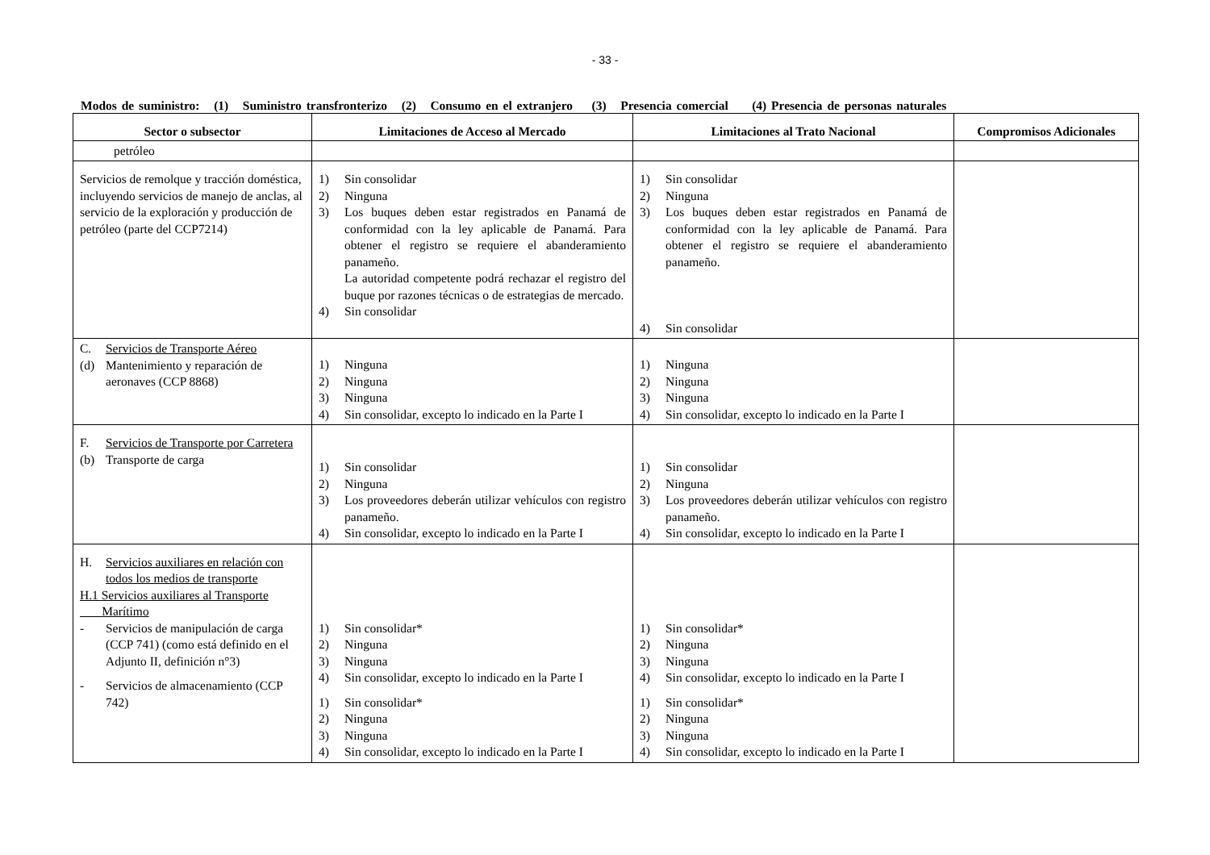- 33 -
Modos de suministro: (1) Suministro transfronterizo (2) Consumo en el extranjero (3) Presencia comercial (4) Presencia de personas naturales
| Sector o subsector | Limitaciones de Acceso al Mercado | Limitaciones al Trato Nacional | Compromisos Adicionales |
| --- | --- | --- | --- |
| petróleo | | | |
| Servicios de remolque y tracción doméstica, incluyendo servicios de manejo de anclas, al servicio de la exploración y producción de petróleo (parte del CCP7214) | 1) Sin consolidar 2) Ninguna 3) Los buques deben estar registrados en Panamá de conformidad con la ley aplicable de Panamá. Para obtener el registro se requiere el abanderamiento panameño. La autoridad competente podrá rechazar el registro del buque por razones técnicas o de estrategias de mercado. 4) Sin consolidar | 1) Sin consolidar 2) Ninguna 3) Los buques deben estar registrados en Panamá de conformidad con la ley aplicable de Panamá. Para obtener el registro se requiere el abanderamiento panameño. 4) Sin consolidar | |
| C. Servicios de Transporte Aéreo (d) Mantenimiento y reparación de aeronaves (CCP 8868) | 1) Ninguna 2) Ninguna 3) Ninguna 4) Sin consolidar, excepto lo indicado en la Parte I | 1) Ninguna 2) Ninguna 3) Ninguna 4) Sin consolidar, excepto lo indicado en la Parte I | |
| F. Servicios de Transporte por Carretera (b) Transporte de carga | 1) Sin consolidar 2) Ninguna 3) Los proveedores deberán utilizar vehículos con registro panameño. 4) Sin consolidar, excepto lo indicado en la Parte I | 1) Sin consolidar 2) Ninguna 3) Los proveedores deberán utilizar vehículos con registro panameño. 4) Sin consolidar, excepto lo indicado en la Parte I | |
| H. Servicios auxiliares en relación con todos los medios de transporte H.1 Servicios auxiliares al Transporte Marítimo - Servicios de manipulación de carga (CCP 741) (como está definido en el Adjunto II, definición n°3) - Servicios de almacenamiento (CCP 742) | 1) Sin consolidar* 2) Ninguna 3) Ninguna 4) Sin consolidar, excepto lo indicado en la Parte I 1) Sin consolidar* 2) Ninguna 3) Ninguna 4) Sin consolidar, excepto lo indicado en la Parte I | 1) Sin consolidar* 2) Ninguna 3) Ninguna 4) Sin consolidar, excepto lo indicado en la Parte I 1) Sin consolidar* 2) Ninguna 3) Ninguna 4) Sin consolidar, excepto lo indicado en la Parte I | |